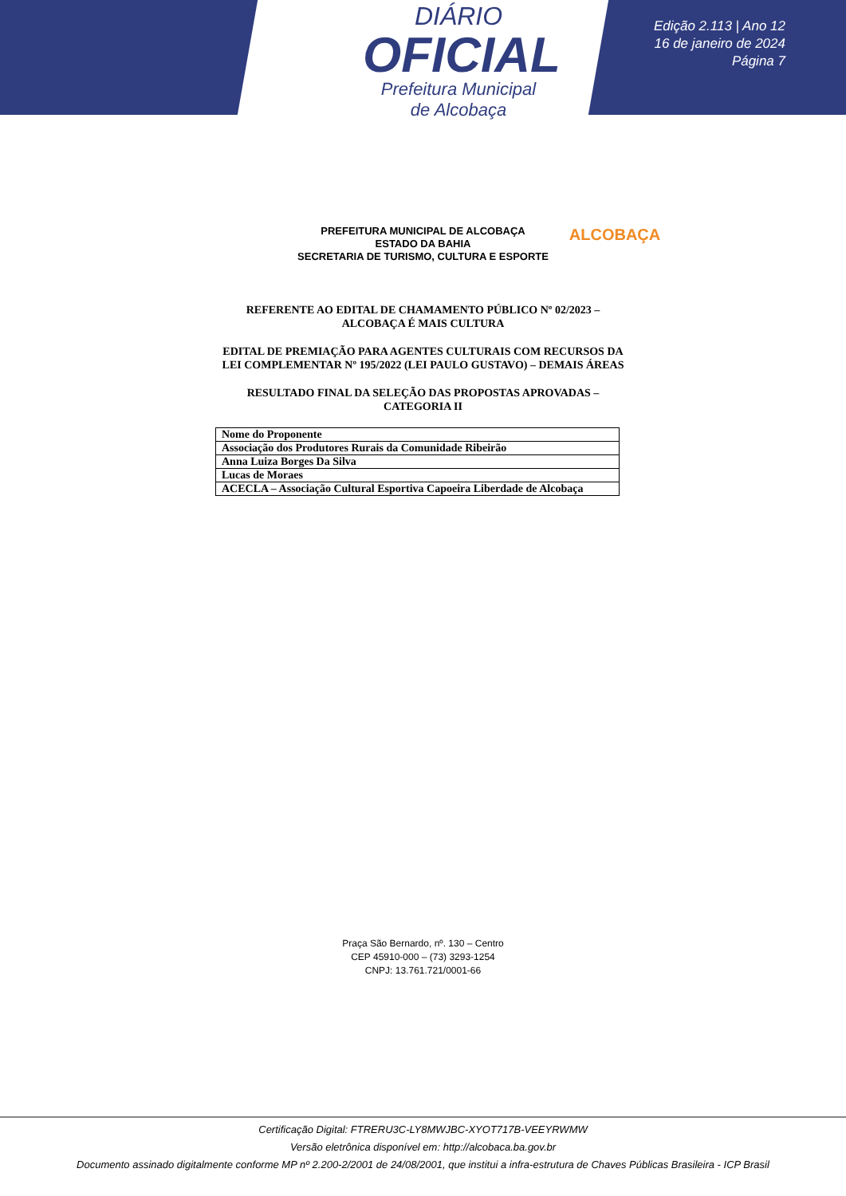DIÁRIO
OFICIAL
Prefeitura Municipal
de Alcobaça
Edição 2.113 | Ano 12
16 de janeiro de 2024
Página 7
PREFEITURA MUNICIPAL DE ALCOBAÇA
ESTADO DA BAHIA
SECRETARIA DE TURISMO, CULTURA E ESPORTE
ALCOBAÇA
REFERENTE AO EDITAL DE CHAMAMENTO PÚBLICO Nº 02/2023 – ALCOBAÇA É MAIS CULTURA
EDITAL DE PREMIAÇÃO PARA AGENTES CULTURAIS COM RECURSOS DA LEI COMPLEMENTAR Nº 195/2022 (LEI PAULO GUSTAVO) – DEMAIS ÁREAS
RESULTADO FINAL DA SELEÇÃO DAS PROPOSTAS APROVADAS – CATEGORIA II
| Nome do Proponente |
| --- |
| Associação dos Produtores Rurais da Comunidade Ribeirão |
| Anna Luiza Borges Da Silva |
| Lucas de Moraes |
| ACECLA – Associação Cultural Esportiva Capoeira Liberdade de Alcobaça |
Praça São Bernardo, nº. 130 – Centro
CEP 45910-000 – (73) 3293-1254
CNPJ: 13.761.721/0001-66
Certificação Digital: FTRERU3C-LY8MWJBC-XYOT717B-VEEYRWMW
Versão eletrônica disponível em: http://alcobaca.ba.gov.br
Documento assinado digitalmente conforme MP nº 2.200-2/2001 de 24/08/2001, que institui a infra-estrutura de Chaves Públicas Brasileira - ICP Brasil